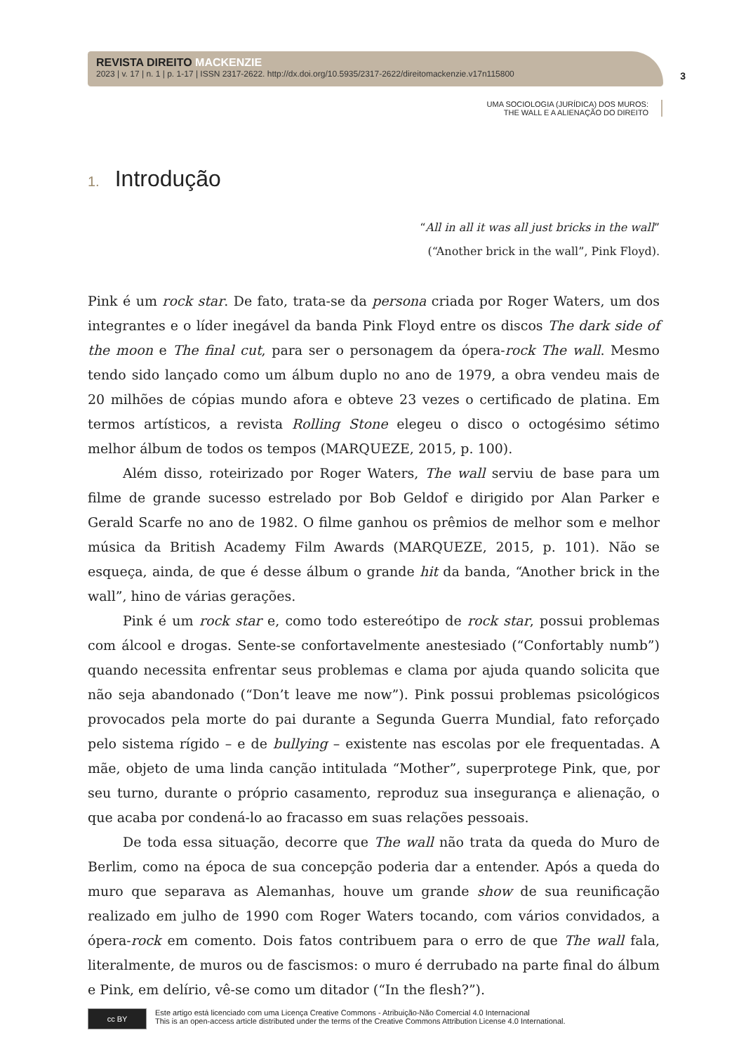REVISTA DIREITO MACKENZIE
2023 | v. 17 | n. 1 | p. 1-17 | ISSN 2317-2622. http://dx.doi.org/10.5935/2317-2622/direitomackenzie.v17n115800
3
UMA SOCIOLOGIA (JURÍDICA) DOS MUROS:
THE WALL E A ALIENAÇÃO DO DIREITO
1. Introdução
“All in all it was all just bricks in the wall”
(“Another brick in the wall”, Pink Floyd).
Pink é um rock star. De fato, trata-se da persona criada por Roger Waters, um dos integrantes e o líder inegável da banda Pink Floyd entre os discos The dark side of the moon e The final cut, para ser o personagem da ópera-rock The wall. Mesmo tendo sido lançado como um álbum duplo no ano de 1979, a obra vendeu mais de 20 milhões de cópias mundo afora e obteve 23 vezes o certificado de platina. Em termos artísticos, a revista Rolling Stone elegeu o disco o octogésimo sétimo melhor álbum de todos os tempos (MARQUEZE, 2015, p. 100).
Além disso, roteirizado por Roger Waters, The wall serviu de base para um filme de grande sucesso estrelado por Bob Geldof e dirigido por Alan Parker e Gerald Scarfe no ano de 1982. O filme ganhou os prêmios de melhor som e melhor música da British Academy Film Awards (MARQUEZE, 2015, p. 101). Não se esqueça, ainda, de que é desse álbum o grande hit da banda, “Another brick in the wall”, hino de várias gerações.
Pink é um rock star e, como todo estereótipo de rock star, possui problemas com álcool e drogas. Sente-se confortavelmente anestesiado (“Confortably numb”) quando necessita enfrentar seus problemas e clama por ajuda quando solicita que não seja abandonado (“Don’t leave me now”). Pink possui problemas psicológicos provocados pela morte do pai durante a Segunda Guerra Mundial, fato reforçado pelo sistema rígido – e de bullying – existente nas escolas por ele frequentadas. A mãe, objeto de uma linda canção intitulada “Mother”, superprotege Pink, que, por seu turno, durante o próprio casamento, reproduz sua insegurança e alienação, o que acaba por condená-lo ao fracasso em suas relações pessoais.
De toda essa situação, decorre que The wall não trata da queda do Muro de Berlim, como na época de sua concepção poderia dar a entender. Após a queda do muro que separava as Alemanhas, houve um grande show de sua reunificação realizado em julho de 1990 com Roger Waters tocando, com vários convidados, a ópera-rock em comento. Dois fatos contribuem para o erro de que The wall fala, literalmente, de muros ou de fascismos: o muro é derrubado na parte final do álbum e Pink, em delírio, vê-se como um ditador (“In the flesh?”).
cc BY
Este artigo está licenciado com uma Licença Creative Commons - Atribuição-Não Comercial 4.0 Internacional
This is an open-access article distributed under the terms of the Creative Commons Attribution License 4.0 International.